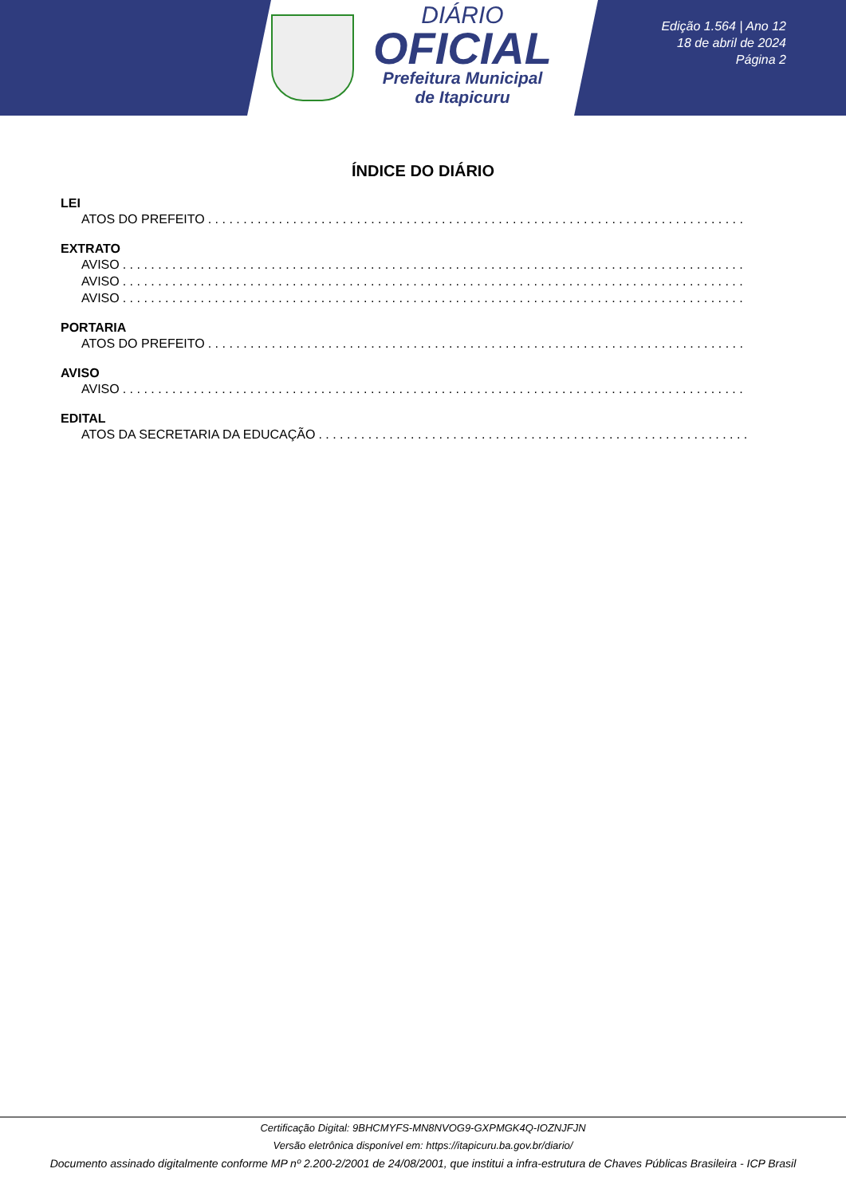DIÁRIO
OFICIAL
Prefeitura Municipal
de Itapicuru
Edição 1.564 | Ano 12
18 de abril de 2024
Página 2
ÍNDICE DO DIÁRIO
LEI
ATOS DO PREFEITO. . . . . . . . . . . . . . . . . . . . . . . . . . . . . . . . . . . . . . . . . . . . . . . . . . . . . . . . . . . . . . . . . . . . . . . . . . . . . . . . . . .
EXTRATO
AVISO. . . . . . . . . . . . . . . . . . . . . . . . . . . . . . . . . . . . . . . . . . . . . . . . . . . . . . . . . . . . . . . . . . . . . . . . . . . . . . . . . . . . . . . . . . . . . . . . . . . . .
AVISO. . . . . . . . . . . . . . . . . . . . . . . . . . . . . . . . . . . . . . . . . . . . . . . . . . . . . . . . . . . . . . . . . . . . . . . . . . . . . . . . . . . . . . . . . . . . . . . . . . . . .
AVISO. . . . . . . . . . . . . . . . . . . . . . . . . . . . . . . . . . . . . . . . . . . . . . . . . . . . . . . . . . . . . . . . . . . . . . . . . . . . . . . . . . . . . . . . . . . . . . . . . . . . .
PORTARIA
ATOS DO PREFEITO. . . . . . . . . . . . . . . . . . . . . . . . . . . . . . . . . . . . . . . . . . . . . . . . . . . . . . . . . . . . . . . . . . . . . . . . . . . . . . . . . . .
AVISO
AVISO. . . . . . . . . . . . . . . . . . . . . . . . . . . . . . . . . . . . . . . . . . . . . . . . . . . . . . . . . . . . . . . . . . . . . . . . . . . . . . . . . . . . . . . . . . . . . . . . . . . . .
EDITAL
ATOS DA SECRETARIA DA EDUCAÇÃO. . . . . . . . . . . . . . . . . . . . . . . . . . . . . . . . . . . . . . . . . . . . . . . . . . . . . . . . . . . . . . . . . . . . . . . . . .
Certificação Digital: 9BHCMYFS-MN8NVOG9-GXPMGK4Q-IOZNJFJN
Versão eletrônica disponível em: https://itapicuru.ba.gov.br/diario/
Documento assinado digitalmente conforme MP nº 2.200-2/2001 de 24/08/2001, que institui a infra-estrutura de Chaves Públicas Brasileira - ICP Brasil